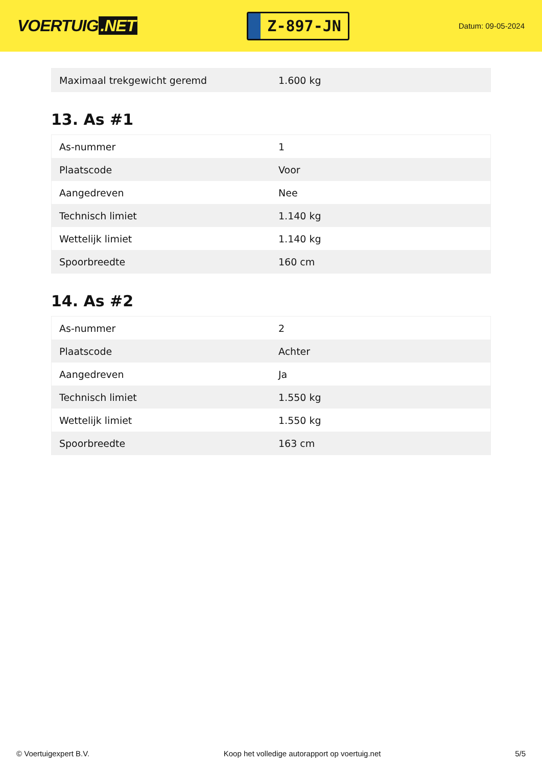VOERTUIG.NET
Z-897-JN
Datum: 09-05-2024
| Maximaal trekgewicht geremd | 1.600 kg |
13. As #1
| As-nummer | 1 |
| Plaatscode | Voor |
| Aangedreven | Nee |
| Technisch limiet | 1.140 kg |
| Wettelijk limiet | 1.140 kg |
| Spoorbreedte | 160 cm |
14. As #2
| As-nummer | 2 |
| Plaatscode | Achter |
| Aangedreven | Ja |
| Technisch limiet | 1.550 kg |
| Wettelijk limiet | 1.550 kg |
| Spoorbreedte | 163 cm |
© Voertuigexpert B.V. Koop het volledige autorapport op voertuig.net 5/5